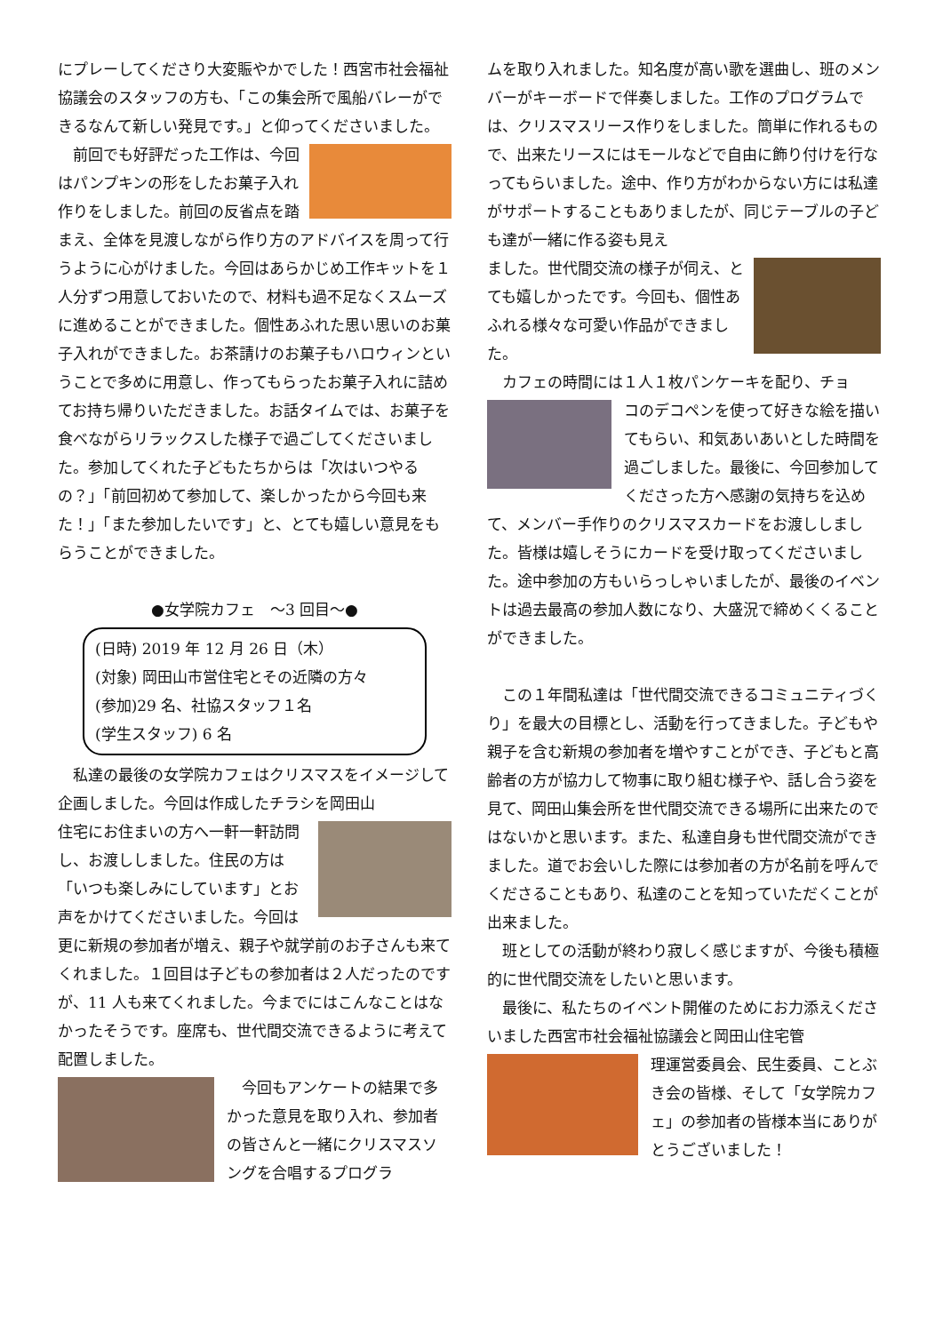にプレーしてくださり大変賑やかでした！西宮市社会福祉協議会のスタッフの方も、「この集会所で風船バレーができるなんて新しい発見です。」と仰ってくださいました。
前回でも好評だった工作は、今回はパンプキンの形をしたお菓子入れ作りをしました。前回の反省点を踏まえ、全体を見渡しながら作り方のアドバイスを周って行うように心がけました。今回はあらかじめ工作キットを１人分ずつ用意しておいたので、材料も過不足なくスムーズに進めることができました。個性あふれた思い思いのお菓子入れができました。お茶請けのお菓子もハロウィンということで多めに用意し、作ってもらったお菓子入れに詰めてお持ち帰りいただきました。お話タイムでは、お菓子を食べながらリラックスした様子で過ごしてくださいました。参加してくれた子どもたちからは「次はいつやるの？」「前回初めて参加して、楽しかったから今回も来た！」「また参加したいです」と、とても嬉しい意見をもらうことができました。
●女学院カフェ　～3 回目～●
(日時) 2019 年 12 月 26 日（木）
(対象) 岡田山市営住宅とその近隣の方々
(参加)29 名、社協スタッフ１名
(学生スタッフ) 6 名
私達の最後の女学院カフェはクリスマスをイメージして企画しました。今回は作成したチラシを岡田山
住宅にお住まいの方へ一軒一軒訪問し、お渡ししました。住民の方は「いつも楽しみにしています」とお声をかけてくださいました。今回は更に新規の参加者が増え、親子や就学前のお子さんも来てくれました。１回目は子どもの参加者は２人だったのですが、11 人も来てくれました。今までにはこんなことはなかったそうです。座席も、世代間交流できるように考えて配置しました。
今回もアンケートの結果で多かった意見を取り入れ、参加者の皆さんと一緒にクリスマスソングを合唱するプログラ
ムを取り入れました。知名度が高い歌を選曲し、班のメンバーがキーボードで伴奏しました。工作のプログラムでは、クリスマスリース作りをしました。簡単に作れるもので、出来たリースにはモールなどで自由に飾り付けを行なってもらいました。途中、作り方がわからない方には私達がサポートすることもありましたが、同じテーブルの子ども達が一緒に作る姿も見え
ました。世代間交流の様子が伺え、とても嬉しかったです。今回も、個性あふれる様々な可愛い作品ができました。
カフェの時間には１人１枚パンケーキを配り、チョ
コのデコペンを使って好きな絵を描いてもらい、和気あいあいとした時間を過ごしました。最後に、今回参加してくださった方へ感謝の気持ちを込めて、メンバー手作りのクリスマスカードをお渡ししました。皆様は嬉しそうにカードを受け取ってくださいました。途中参加の方もいらっしゃいましたが、最後のイベントは過去最高の参加人数になり、大盛況で締めくくることができました。
この１年間私達は「世代間交流できるコミュニティづくり」を最大の目標とし、活動を行ってきました。子どもや親子を含む新規の参加者を増やすことができ、子どもと高齢者の方が協力して物事に取り組む様子や、話し合う姿を見て、岡田山集会所を世代間交流できる場所に出来たのではないかと思います。また、私達自身も世代間交流ができました。道でお会いした際には参加者の方が名前を呼んでくださることもあり、私達のことを知っていただくことが出来ました。
班としての活動が終わり寂しく感じますが、今後も積極的に世代間交流をしたいと思います。
最後に、私たちのイベント開催のためにお力添えくださいました西宮市社会福祉協議会と岡田山住宅管
理運営委員会、民生委員、ことぶき会の皆様、そして「女学院カフェ」の参加者の皆様本当にありがとうございました！